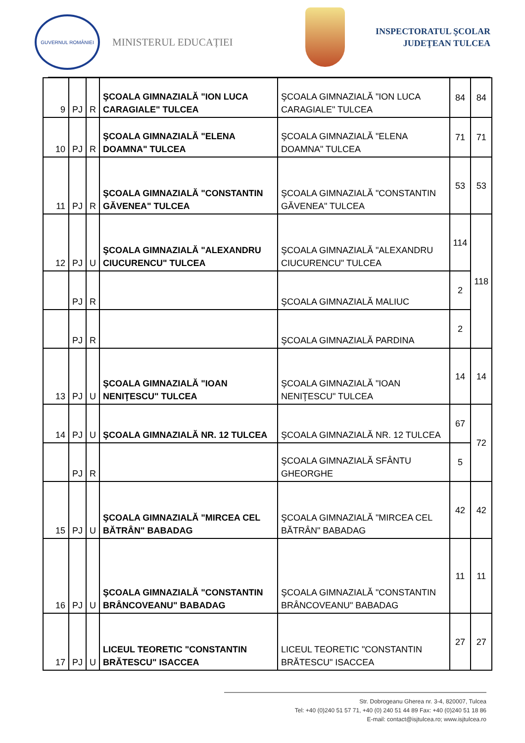GUVERNUL ROMÂNIEI
MINISTERUL EDUCAȚIEI
INSPECTORATUL ŞCOLAR
JUDEŢEAN TULCEA
| 9 | PJ | R | ŞCOALA GIMNAZIALĂ "ION LUCA CARAGIALE" TULCEA | ŞCOALA GIMNAZIALĂ "ION LUCA CARAGIALE" TULCEA | 84 | 84 |
| 10 | PJ | R | ŞCOALA GIMNAZIALĂ "ELENA DOAMNA" TULCEA | ŞCOALA GIMNAZIALĂ "ELENA DOAMNA" TULCEA | 71 | 71 |
| 11 | PJ | R | ŞCOALA GIMNAZIALĂ "CONSTANTIN GĂVENEA" TULCEA | ŞCOALA GIMNAZIALĂ "CONSTANTIN GĂVENEA" TULCEA | 53 | 53 |
| 12 | PJ | U | ŞCOALA GIMNAZIALĂ "ALEXANDRU CIUCURENCU" TULCEA | ŞCOALA GIMNAZIALĂ "ALEXANDRU CIUCURENCU" TULCEA | 114 | 118 |
| | PJ | R | | ŞCOALA GIMNAZIALĂ MALIUC | 2 | |
| | PJ | R | | ŞCOALA GIMNAZIALĂ PARDINA | 2 | |
| 13 | PJ | U | ŞCOALA GIMNAZIALĂ "IOAN NENIŢESCU" TULCEA | ŞCOALA GIMNAZIALĂ "IOAN NENIŢESCU" TULCEA | 14 | 14 |
| 14 | PJ | U | ŞCOALA GIMNAZIALĂ NR. 12 TULCEA | ŞCOALA GIMNAZIALĂ NR. 12 TULCEA | 67 | 72 |
| | PJ | R | | ŞCOALA GIMNAZIALĂ SFÂNTU GHEORGHE | 5 | |
| 15 | PJ | U | ŞCOALA GIMNAZIALĂ "MIRCEA CEL BĂTRÂN" BABADAG | ŞCOALA GIMNAZIALĂ "MIRCEA CEL BĂTRÂN" BABADAG | 42 | 42 |
| 16 | PJ | U | ŞCOALA GIMNAZIALĂ "CONSTANTIN BRÂNCOVEANU" BABADAG | ŞCOALA GIMNAZIALĂ "CONSTANTIN BRÂNCOVEANU" BABADAG | 11 | 11 |
| 17 | PJ | U | LICEUL TEORETIC "CONSTANTIN BRĂTESCU" ISACCEA | LICEUL TEORETIC "CONSTANTIN BRĂTESCU" ISACCEA | 27 | 27 |
Str. Dobrogeanu Gherea nr. 3-4, 820007, Tulcea
Tel: +40 (0)240 51 57 71, +40 (0) 240 51 44 89 Fax: +40 (0)240 51 18 86
E-mail: contact@isjtulcea.ro; www.isjtulcea.ro